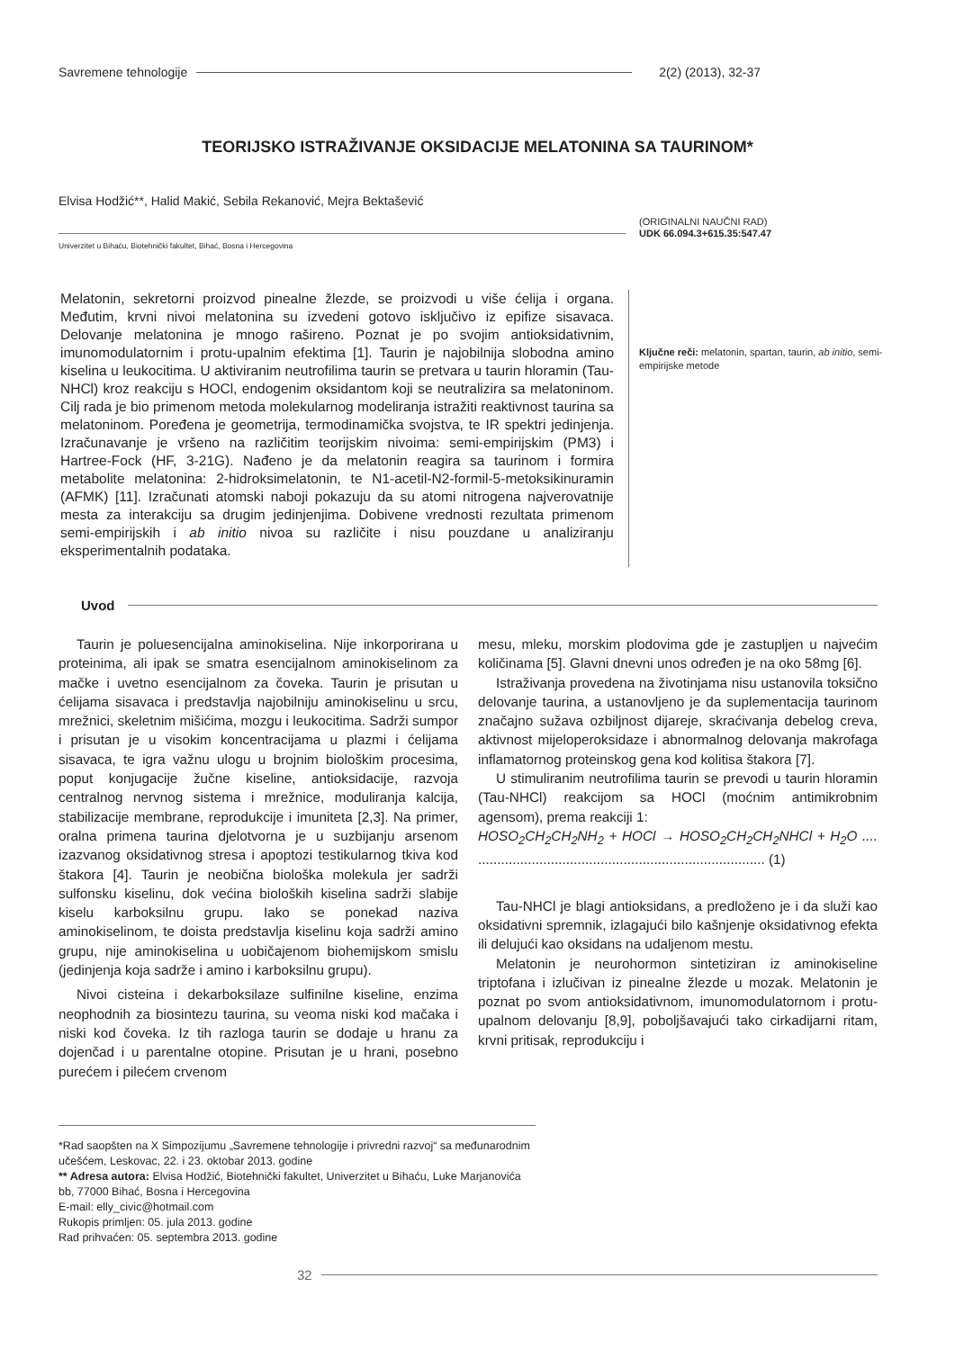Savremene tehnologije 2(2) (2013), 32-37
TEORIJSKO ISTRAŽIVANJE OKSIDACIJE MELATONINA SA TAURINOM*
Elvisa Hodžić**, Halid Makić, Sebila Rekanović, Mejra Bektašević
(ORIGINALNI NAUČNI RAD)
UDK 66.094.3+615.35:547.47
Univerzitet u Bihaću, Biotehnički fakultet, Bihać, Bosna i Hercegovina
Melatonin, sekretorni proizvod pinealne žlezde, se proizvodi u više ćelija i organa. Međutim, krvni nivoi melatonina su izvedeni gotovo isključivo iz epifize sisavaca. Delovanje melatonina je mnogo rašireno. Poznat je po svojim antioksidativnim, imunomodulatornim i protu-upalnim efektima [1]. Taurin je najobilnija slobodna amino kiselina u leukocitima. U aktiviranim neutrofilima taurin se pretvara u taurin hloramin (Tau-NHCl) kroz reakciju s HOCl, endogenim oksidantom koji se neutralizira sa melatoninom. Cilj rada je bio primenom metoda molekularnog modeliranja istražiti reaktivnost taurina sa melatoninom. Poređena je geometrija, termodinamička svojstva, te IR spektri jedinjenja. Izračunavanje je vršeno na različitim teorijskim nivoima: semi-empirijskim (PM3) i Hartree-Fock (HF, 3-21G). Nađeno je da melatonin reagira sa taurinom i formira metabolite melatonina: 2-hidroksimelatonin, te N1-acetil-N2-formil-5-metoksikinuramin (AFMK) [11]. Izračunati atomski naboji pokazuju da su atomi nitrogena najverovatnije mesta za interakciju sa drugim jedinjenjima. Dobivene vrednosti rezultata primenom semi-empirijskih i ab initio nivoa su različite i nisu pouzdane u analiziranju eksperimentalnih podataka.
Ključne reči: melatonin, spartan, taurin, ab initio, semi-empirijske metode
Uvod
Taurin je poluesencijalna aminokiselina. Nije inkorporirana u proteinima, ali ipak se smatra esencijalnom aminokiselinom za mačke i uvetno esencijalnom za čoveka. Taurin je prisutan u ćelijama sisavaca i predstavlja najobilniju aminokiselinu u srcu, mrežnici, skeletnim mišićima, mozgu i leukocitima. Sadrži sumpor i prisutan je u visokim koncentracijama u plazmi i ćelijama sisavaca, te igra važnu ulogu u brojnim biološkim procesima, poput konjugacije žučne kiseline, antioksidacije, razvoja centralnog nervnog sistema i mrežnice, moduliranja kalcija, stabilizacije membrane, reprodukcije i imuniteta [2,3]. Na primer, oralna primena taurina djelotvorna je u suzbijanju arsenom izazvanog oksidativnog stresa i apoptozi testikularnog tkiva kod štakora [4]. Taurin je neobična biološka molekula jer sadrži sulfonsku kiselinu, dok većina bioloških kiselina sadrži slabije kiselu karboksilnu grupu. Iako se ponekad naziva aminokiselinom, te doista predstavlja kiselinu koja sadrži amino grupu, nije aminokiselina u uobičajenom biohemijskom smislu (jedinjenja koja sadrže i amino i karboksilnu grupu).
Nivoi cisteina i dekarboksilaze sulfinilne kiseline, enzima neophodnih za biosintezu taurina, su veoma niski kod mačaka i niski kod čoveka. Iz tih razloga taurin se dodaje u hranu za dojenčad i u parentalne otopine. Prisutan je u hrani, posebno purećem i pilećem crvenom
mesu, mleku, morskim plodovima gde je zastupljen u najvećim količinama [5]. Glavni dnevni unos određen je na oko 58mg [6].
Istraživanja provedena na životinjama nisu ustanovila toksično delovanje taurina, a ustanovljeno je da suplementacija taurinom značajno sužava ozbiljnost dijareje, skraćivanja debelog creva, aktivnost mijeloperoksidaze i abnormalnog delovanja makrofaga inflamatornog proteinskog gena kod kolitisa štakora [7].
U stimuliranim neutrofilima taurin se prevodi u taurin hloramin (Tau-NHCl) reakcijom sa HOCl (moćnim antimikrobnim agensom), prema reakciji 1:
HOSO<sub>2</sub>CH<sub>2</sub>CH<sub>2</sub>NH<sub>2</sub> + HOCl → HOSO<sub>2</sub>CH<sub>2</sub>CH<sub>2</sub>NHCl + H<sub>2</sub>O .... ........................................................................... (1)
Tau-NHCl je blagi antioksidans, a predloženo je i da služi kao oksidativni spremnik, izlagajući bilo kašnjenje oksidativnog efekta ili delujući kao oksidans na udaljenom mestu.
Melatonin je neurohormon sintetiziran iz aminokiseline triptofana i izlučivan iz pinealne žlezde u mozak. Melatonin je poznat po svom antioksidativnom, imunomodulatornom i protu-upalnom delovanju [8,9], poboljšavajući tako cirkadijarni ritam, krvni pritisak, reprodukciju i
*Rad saopšten na X Simpozijumu „Savremene tehnologije i privredni razvoj“ sa međunarodnim učešćem, Leskovac, 22. i 23. oktobar 2013. godine
** Adresa autora: Elvisa Hodžić, Biotehnički fakultet, Univerzitet u Bihaću, Luke Marjanovića bb, 77000 Bihać, Bosna i Hercegovina
E-mail: elly_civic@hotmail.com
Rukopis primljen: 05. jula 2013. godine
Rad prihvaćen: 05. septembra 2013. godine
32